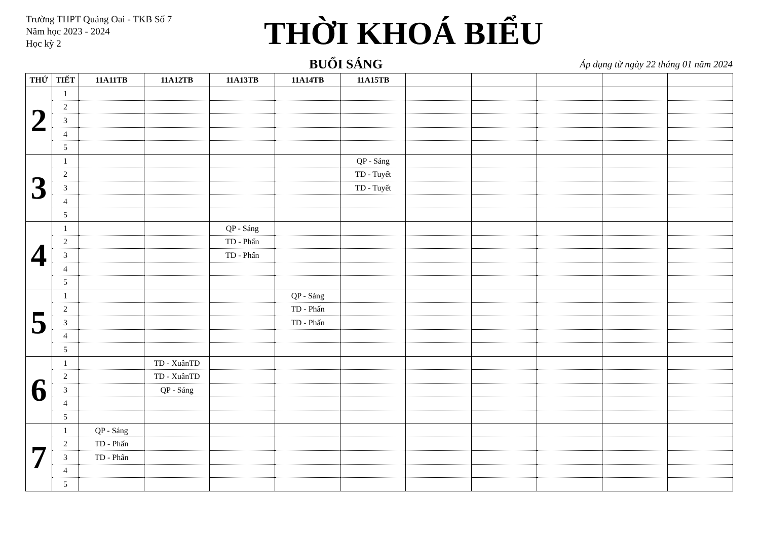Trường THPT Quảng Oai - TKB Số 7
Năm học 2023 - 2024
Học kỳ 2
THỜI KHOÁ BIỂU
BUỔI SÁNG
Áp dụng từ ngày 22 tháng 01 năm 2024
| THỨ | TIẾT | 11A11TB | 11A12TB | 11A13TB | 11A14TB | 11A15TB | | | | | |
| --- | --- | --- | --- | --- | --- | --- | --- | --- | --- | --- | --- |
| 2 | 1 | | | | | | | | | | |
| | 2 | | | | | | | | | | |
| | 3 | | | | | | | | | | |
| | 4 | | | | | | | | | | |
| | 5 | | | | | | | | | | |
| 3 | 1 | | | | | QP - Sáng | | | | | |
| | 2 | | | | | TD - Tuyết | | | | | |
| | 3 | | | | | TD - Tuyết | | | | | |
| | 4 | | | | | | | | | | |
| | 5 | | | | | | | | | | |
| 4 | 1 | | | QP - Sáng | | | | | | | |
| | 2 | | | TD - Phấn | | | | | | | |
| | 3 | | | TD - Phấn | | | | | | | |
| | 4 | | | | | | | | | | |
| | 5 | | | | | | | | | | |
| 5 | 1 | | | | QP - Sáng | | | | | | |
| | 2 | | | | TD - Phấn | | | | | | |
| | 3 | | | | TD - Phấn | | | | | | |
| | 4 | | | | | | | | | | |
| | 5 | | | | | | | | | | |
| 6 | 1 | | TD - XuânTD | | | | | | | | |
| | 2 | | TD - XuânTD | | | | | | | | |
| | 3 | | QP - Sáng | | | | | | | | |
| | 4 | | | | | | | | | | |
| | 5 | | | | | | | | | | |
| 7 | 1 | QP - Sáng | | | | | | | | | |
| | 2 | TD - Phấn | | | | | | | | | |
| | 3 | TD - Phấn | | | | | | | | | |
| | 4 | | | | | | | | | | |
| | 5 | | | | | | | | | | |